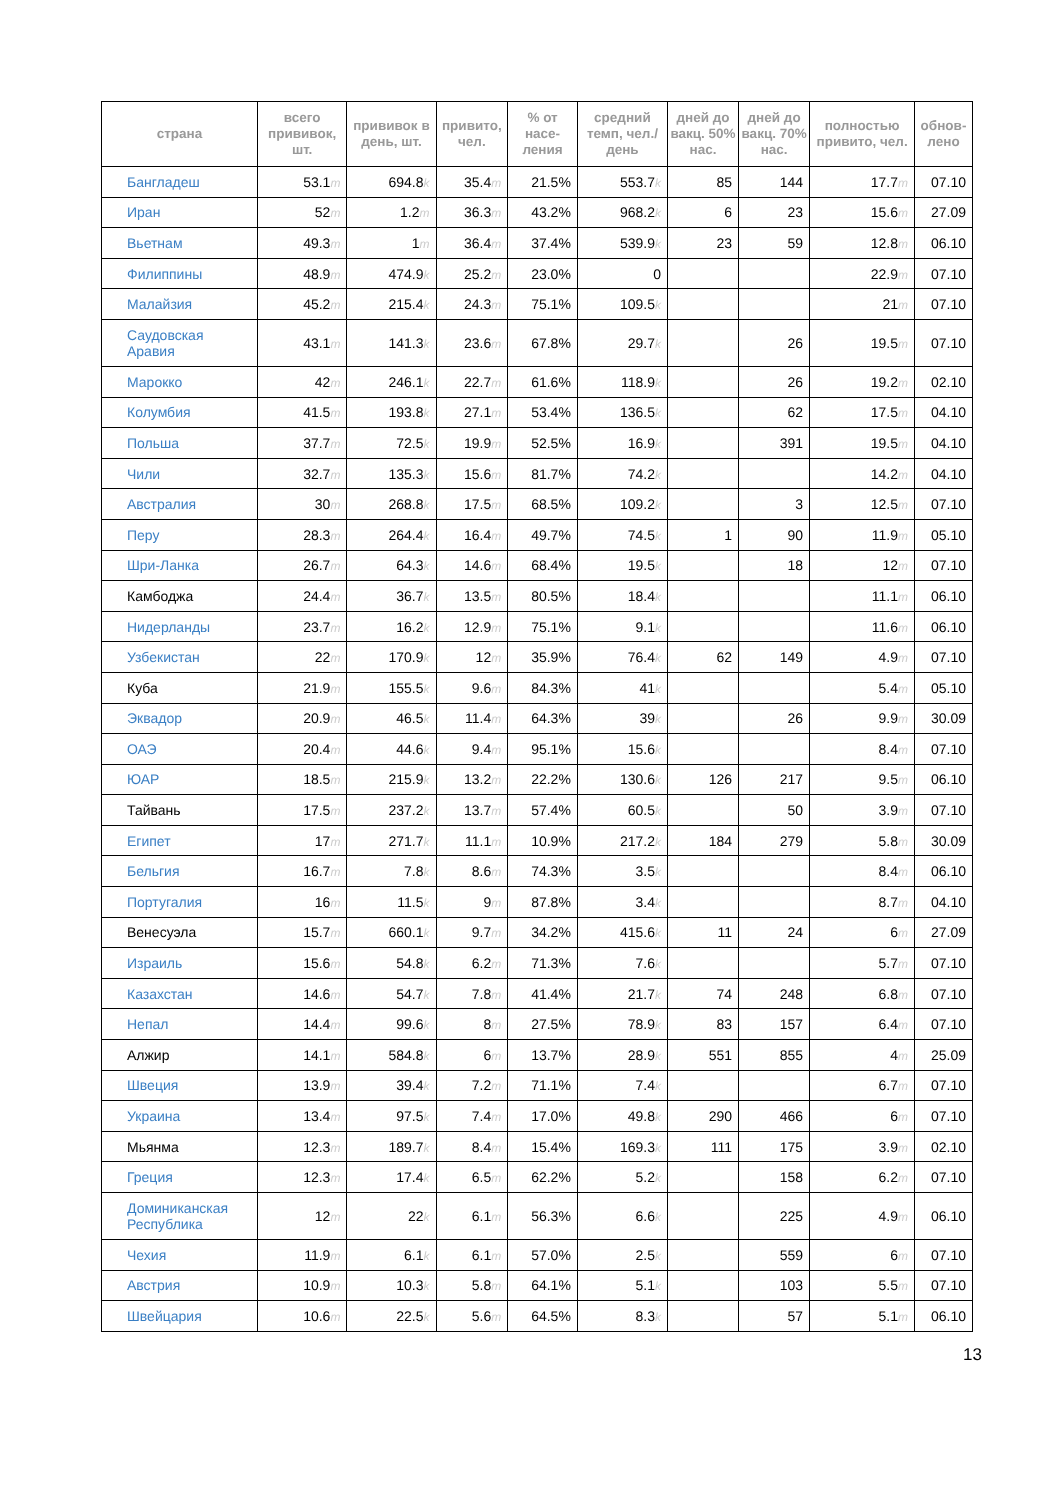| страна | всего прививок, шт. | прививок в день, шт. | привито, чел. | % от насе-ления | средний темп, чел./день | дней до вакц. 50% нас. | дней до вакц. 70% нас. | полностью привито, чел. | обнов-лено |
| --- | --- | --- | --- | --- | --- | --- | --- | --- | --- |
| Бангладеш | 53.1 m | 694.8 k | 35.4 m | 21.5% | 553.7 k | 85 | 144 | 17.7 m | 07.10 |
| Иран | 52 m | 1.2 m | 36.3 m | 43.2% | 968.2 k | 6 | 23 | 15.6 m | 27.09 |
| Вьетнам | 49.3 m | 1 m | 36.4 m | 37.4% | 539.9 k | 23 | 59 | 12.8 m | 06.10 |
| Филиппины | 48.9 m | 474.9 k | 25.2 m | 23.0% | 0 | | | 22.9 m | 07.10 |
| Малайзия | 45.2 m | 215.4 k | 24.3 m | 75.1% | 109.5 k | | | 21 m | 07.10 |
| Саудовская Аравия | 43.1 m | 141.3 k | 23.6 m | 67.8% | 29.7 k | | 26 | 19.5 m | 07.10 |
| Марокко | 42 m | 246.1 k | 22.7 m | 61.6% | 118.9 k | | 26 | 19.2 m | 02.10 |
| Колумбия | 41.5 m | 193.8 k | 27.1 m | 53.4% | 136.5 k | | 62 | 17.5 m | 04.10 |
| Польша | 37.7 m | 72.5 k | 19.9 m | 52.5% | 16.9 k | | 391 | 19.5 m | 04.10 |
| Чили | 32.7 m | 135.3 k | 15.6 m | 81.7% | 74.2 k | | | 14.2 m | 04.10 |
| Австралия | 30 m | 268.8 k | 17.5 m | 68.5% | 109.2 k | | 3 | 12.5 m | 07.10 |
| Перу | 28.3 m | 264.4 k | 16.4 m | 49.7% | 74.5 k | 1 | 90 | 11.9 m | 05.10 |
| Шри-Ланка | 26.7 m | 64.3 k | 14.6 m | 68.4% | 19.5 k | | 18 | 12 m | 07.10 |
| Камбоджа | 24.4 m | 36.7 k | 13.5 m | 80.5% | 18.4 k | | | 11.1 m | 06.10 |
| Нидерланды | 23.7 m | 16.2 k | 12.9 m | 75.1% | 9.1 k | | | 11.6 m | 06.10 |
| Узбекистан | 22 m | 170.9 k | 12 m | 35.9% | 76.4 k | 62 | 149 | 4.9 m | 07.10 |
| Куба | 21.9 m | 155.5 k | 9.6 m | 84.3% | 41 k | | | 5.4 m | 05.10 |
| Эквадор | 20.9 m | 46.5 k | 11.4 m | 64.3% | 39 k | | 26 | 9.9 m | 30.09 |
| ОАЭ | 20.4 m | 44.6 k | 9.4 m | 95.1% | 15.6 k | | | 8.4 m | 07.10 |
| ЮАР | 18.5 m | 215.9 k | 13.2 m | 22.2% | 130.6 k | 126 | 217 | 9.5 m | 06.10 |
| Тайвань | 17.5 m | 237.2 k | 13.7 m | 57.4% | 60.5 k | | 50 | 3.9 m | 07.10 |
| Египет | 17 m | 271.7 k | 11.1 m | 10.9% | 217.2 k | 184 | 279 | 5.8 m | 30.09 |
| Бельгия | 16.7 m | 7.8 k | 8.6 m | 74.3% | 3.5 k | | | 8.4 m | 06.10 |
| Португалия | 16 m | 11.5 k | 9 m | 87.8% | 3.4 k | | | 8.7 m | 04.10 |
| Венесуэла | 15.7 m | 660.1 k | 9.7 m | 34.2% | 415.6 k | 11 | 24 | 6 m | 27.09 |
| Израиль | 15.6 m | 54.8 k | 6.2 m | 71.3% | 7.6 k | | | 5.7 m | 07.10 |
| Казахстан | 14.6 m | 54.7 k | 7.8 m | 41.4% | 21.7 k | 74 | 248 | 6.8 m | 07.10 |
| Непал | 14.4 m | 99.6 k | 8 m | 27.5% | 78.9 k | 83 | 157 | 6.4 m | 07.10 |
| Алжир | 14.1 m | 584.8 k | 6 m | 13.7% | 28.9 k | 551 | 855 | 4 m | 25.09 |
| Швеция | 13.9 m | 39.4 k | 7.2 m | 71.1% | 7.4 k | | | 6.7 m | 07.10 |
| Украина | 13.4 m | 97.5 k | 7.4 m | 17.0% | 49.8 k | 290 | 466 | 6 m | 07.10 |
| Мьянма | 12.3 m | 189.7 k | 8.4 m | 15.4% | 169.3 k | 111 | 175 | 3.9 m | 02.10 |
| Греция | 12.3 m | 17.4 k | 6.5 m | 62.2% | 5.2 k | | 158 | 6.2 m | 07.10 |
| Доминиканская Республика | 12 m | 22 k | 6.1 m | 56.3% | 6.6 k | | 225 | 4.9 m | 06.10 |
| Чехия | 11.9 m | 6.1 k | 6.1 m | 57.0% | 2.5 k | | 559 | 6 m | 07.10 |
| Австрия | 10.9 m | 10.3 k | 5.8 m | 64.1% | 5.1 k | | 103 | 5.5 m | 07.10 |
| Швейцария | 10.6 m | 22.5 k | 5.6 m | 64.5% | 8.3 k | | 57 | 5.1 m | 06.10 |
13